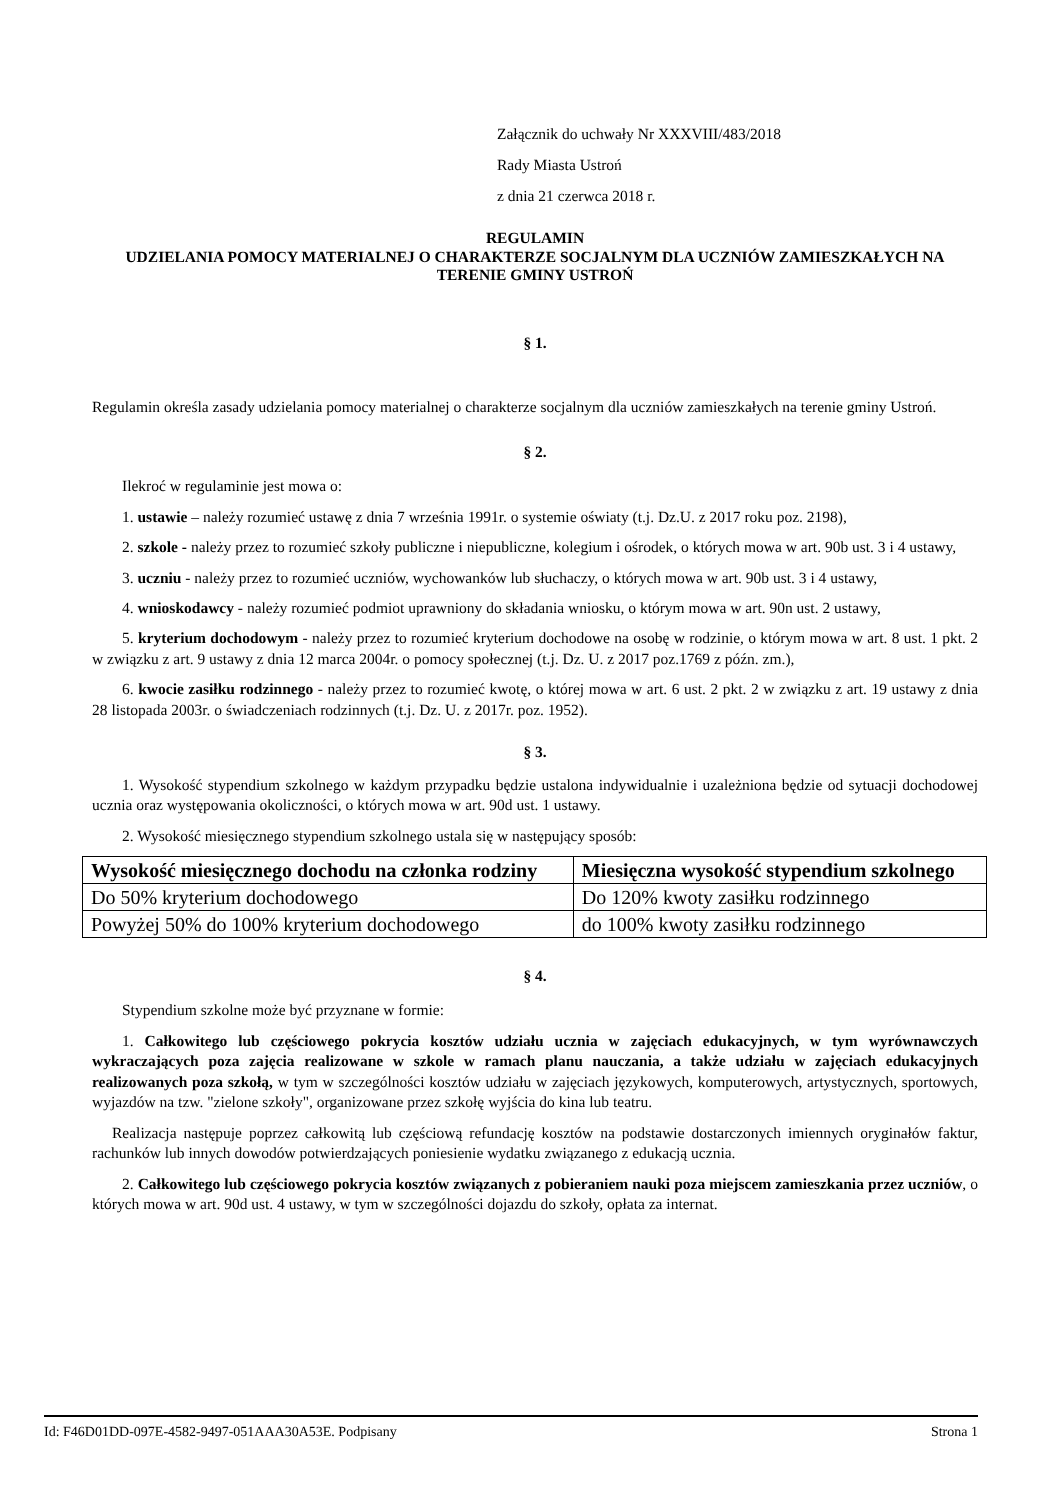Załącznik do uchwały Nr XXXVIII/483/2018
Rady Miasta Ustroń
z dnia 21 czerwca 2018 r.
REGULAMIN
UDZIELANIA POMOCY MATERIALNEJ O CHARAKTERZE SOCJALNYM DLA UCZNIÓW ZAMIESZKAŁYCH NA TERENIE GMINY USTROŃ
§ 1.
Regulamin określa zasady udzielania pomocy materialnej o charakterze socjalnym dla uczniów zamieszkałych na terenie gminy Ustroń.
§ 2.
Ilekroć w regulaminie jest mowa o:
1. ustawie – należy rozumieć ustawę z dnia 7 września 1991r. o systemie oświaty (t.j. Dz.U. z 2017 roku poz. 2198),
2. szkole - należy przez to rozumieć szkoły publiczne i niepubliczne, kolegium i ośrodek, o których mowa w art. 90b ust. 3 i 4 ustawy,
3. uczniu - należy przez to rozumieć uczniów, wychowanków lub słuchaczy, o których mowa w art. 90b ust. 3 i 4 ustawy,
4. wnioskodawcy - należy rozumieć podmiot uprawniony do składania wniosku, o którym mowa w art. 90n ust. 2 ustawy,
5. kryterium dochodowym - należy przez to rozumieć kryterium dochodowe na osobę w rodzinie, o którym mowa w art. 8 ust. 1 pkt. 2 w związku z art. 9 ustawy z dnia 12 marca 2004r. o pomocy społecznej (t.j. Dz. U. z 2017 poz.1769 z późn. zm.),
6. kwocie zasiłku rodzinnego - należy przez to rozumieć kwotę, o której mowa w art. 6 ust. 2 pkt. 2 w związku z art. 19 ustawy z dnia 28 listopada 2003r. o świadczeniach rodzinnych (t.j. Dz. U. z 2017r. poz. 1952).
§ 3.
1. Wysokość stypendium szkolnego w każdym przypadku będzie ustalona indywidualnie i uzależniona będzie od sytuacji dochodowej ucznia oraz występowania okoliczności, o których mowa w art. 90d ust. 1 ustawy.
2. Wysokość miesięcznego stypendium szkolnego ustala się w następujący sposób:
| Wysokość miesięcznego dochodu na członka rodziny | Miesięczna wysokość stypendium szkolnego |
| --- | --- |
| Do 50% kryterium dochodowego | Do 120% kwoty zasiłku rodzinnego |
| Powyżej 50% do 100% kryterium dochodowego | do 100% kwoty zasiłku rodzinnego |
§ 4.
Stypendium szkolne może być przyznane w formie:
1. Całkowitego lub częściowego pokrycia kosztów udziału ucznia w zajęciach edukacyjnych, w tym wyrównawczych wykraczających poza zajęcia realizowane w szkole w ramach planu nauczania, a także udziału w zajęciach edukacyjnych realizowanych poza szkołą, w tym w szczególności kosztów udziału w zajęciach językowych, komputerowych, artystycznych, sportowych, wyjazdów na tzw. "zielone szkoły", organizowane przez szkołę wyjścia do kina lub teatru.
Realizacja następuje poprzez całkowitą lub częściową refundację kosztów na podstawie dostarczonych imiennych oryginałów faktur, rachunków lub innych dowodów potwierdzających poniesienie wydatku związanego z edukacją ucznia.
2. Całkowitego lub częściowego pokrycia kosztów związanych z pobieraniem nauki poza miejscem zamieszkania przez uczniów, o których mowa w art. 90d ust. 4 ustawy, w tym w szczególności dojazdu do szkoły, opłata za internat.
Id: F46D01DD-097E-4582-9497-051AAA30A53E. Podpisany Strona 1